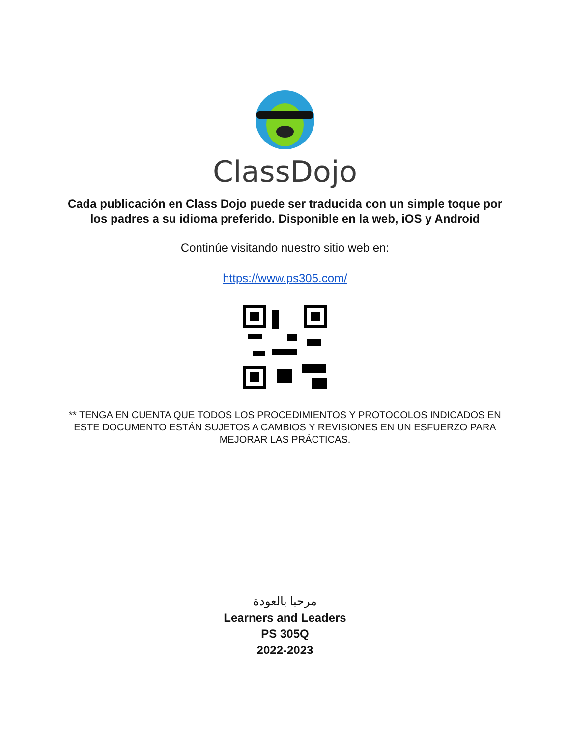ClassDojo
Cada publicación en Class Dojo puede ser traducida con un simple toque por los padres a su idioma preferido. Disponible en la web, iOS y Android
Continúe visitando nuestro sitio web en:
https://www.ps305.com/
** TENGA EN CUENTA QUE TODOS LOS PROCEDIMIENTOS Y PROTOCOLOS INDICADOS EN ESTE DOCUMENTO ESTÁN SUJETOS A CAMBIOS Y REVISIONES EN UN ESFUERZO PARA MEJORAR LAS PRÁCTICAS.
مرحبا بالعودة
Learners and Leaders
PS 305Q
2022-2023